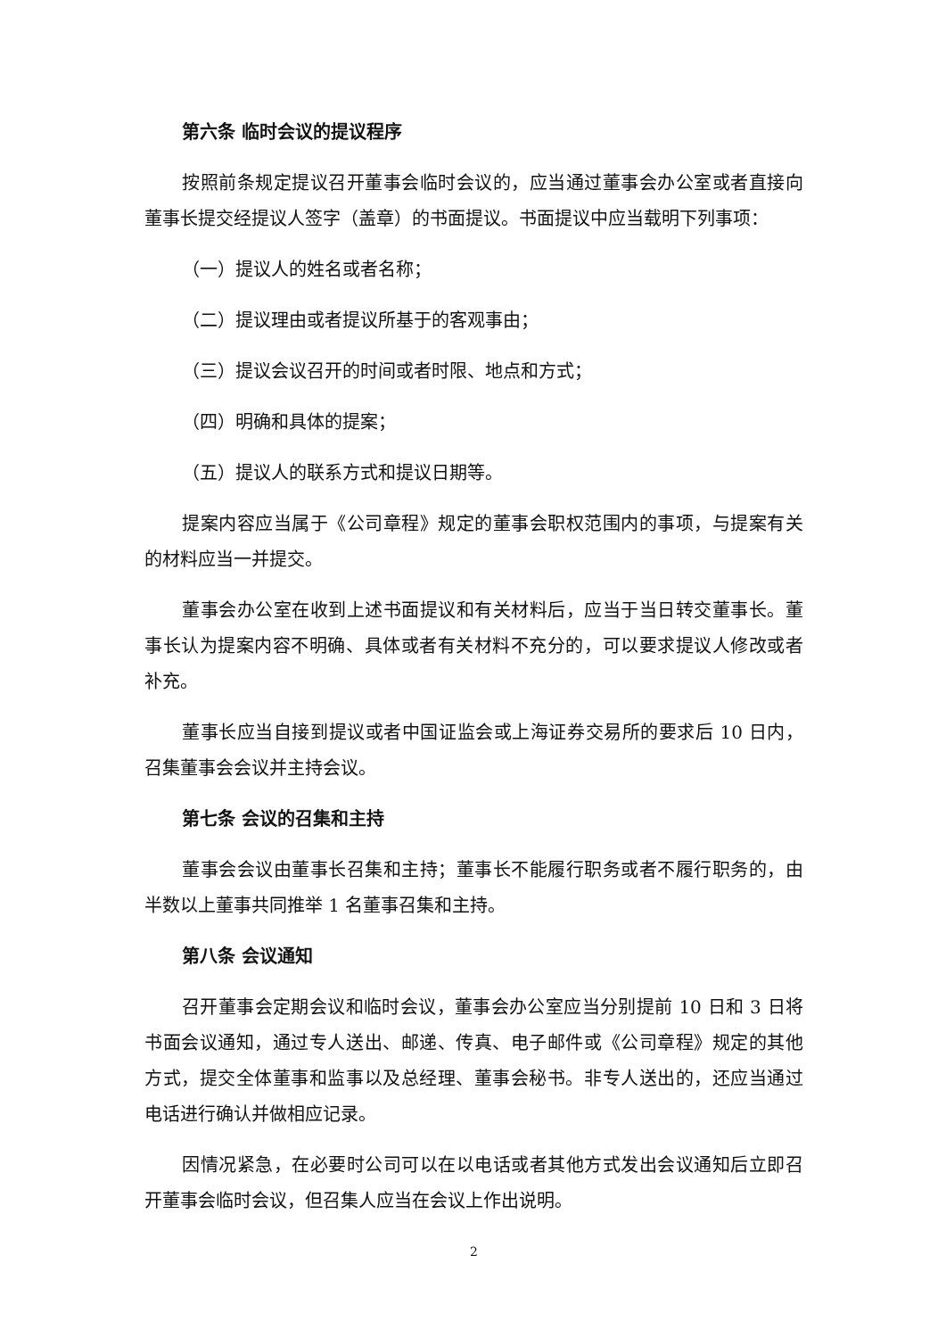第六条 临时会议的提议程序
按照前条规定提议召开董事会临时会议的，应当通过董事会办公室或者直接向董事长提交经提议人签字（盖章）的书面提议。书面提议中应当载明下列事项：
（一）提议人的姓名或者名称；
（二）提议理由或者提议所基于的客观事由；
（三）提议会议召开的时间或者时限、地点和方式；
（四）明确和具体的提案；
（五）提议人的联系方式和提议日期等。
提案内容应当属于《公司章程》规定的董事会职权范围内的事项，与提案有关的材料应当一并提交。
董事会办公室在收到上述书面提议和有关材料后，应当于当日转交董事长。董事长认为提案内容不明确、具体或者有关材料不充分的，可以要求提议人修改或者补充。
董事长应当自接到提议或者中国证监会或上海证券交易所的要求后 10 日内，召集董事会会议并主持会议。
第七条 会议的召集和主持
董事会会议由董事长召集和主持；董事长不能履行职务或者不履行职务的，由半数以上董事共同推举 1 名董事召集和主持。
第八条 会议通知
召开董事会定期会议和临时会议，董事会办公室应当分别提前 10 日和 3 日将书面会议通知，通过专人送出、邮递、传真、电子邮件或《公司章程》规定的其他方式，提交全体董事和监事以及总经理、董事会秘书。非专人送出的，还应当通过电话进行确认并做相应记录。
因情况紧急，在必要时公司可以在以电话或者其他方式发出会议通知后立即召开董事会临时会议，但召集人应当在会议上作出说明。
2